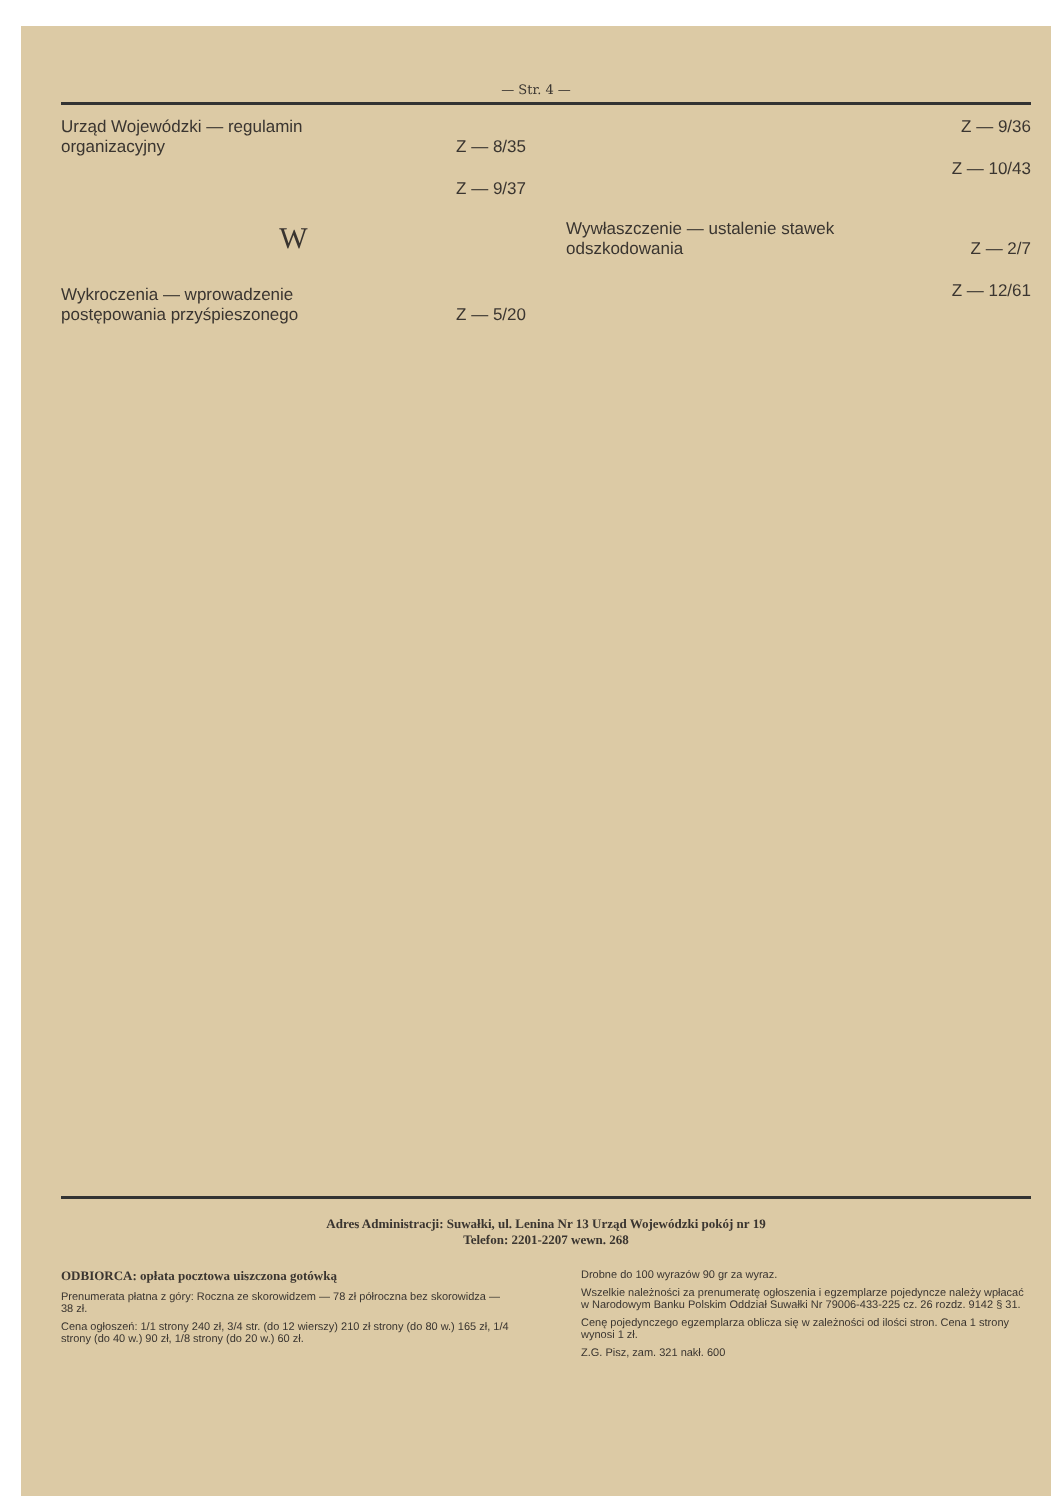— Str. 4 —
Urząd Wojewódzki — regulamin organizacyjny Z — 8/35
Z — 9/37
W
Wykroczenia — wprowadzenie postępowania przyśpieszonego Z — 5/20
Z — 9/36
Z — 10/43
Wywłaszczenie — ustalenie stawek odszkodowania Z — 2/7
Z — 12/61
Adres Administracji: Suwałki, ul. Lenina Nr 13 Urząd Wojewódzki pokój nr 19
Telefon: 2201-2207 wewn. 268
ODBIORCA: opłata pocztowa uiszczona gotówką
Prenumerata płatna z góry: Roczna ze skorowidzem — 78 zł półroczna bez skorowidza — 38 zł.
Cena ogłoszeń: 1/1 strony 240 zł, 3/4 str. (do 12 wierszy) 210 zł strony (do 80 w.) 165 zł, 1/4 strony (do 40 w.) 90 zł, 1/8 strony (do 20 w.) 60 zł.
Drobne do 100 wyrazów 90 gr za wyraz.
Wszelkie należności za prenumeratę ogłoszenia i egzemplarze pojedyncze należy wpłacać w Narodowym Banku Polskim Oddział Suwałki Nr 79006-433-225 cz. 26 rozdz. 9142 § 31.
Cenę pojedynczego egzemplarza oblicza się w zależności od ilości stron. Cena 1 strony wynosi 1 zł.
Z.G. Pisz, zam. 321 nakł. 600